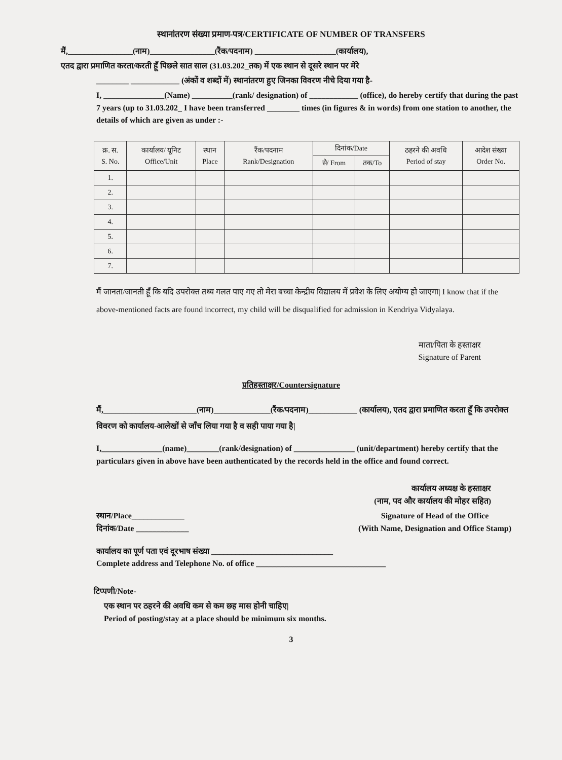स्थानांतरण संख्या प्रमाण-पत्र/CERTIFICATE OF NUMBER OF TRANSFERS
मैं,________________(नाम)________________(रैंक/पदनाम) ____________________(कार्यालय),
एतद द्वारा प्रमाणित करता/करती हूँ पिछले सात साल (31.03.202_तक) में एक स्थान से दूसरे स्थान पर मेरे
________ ____________ (अंकों व शब्दों में) स्थानांतरण हुए जिनका विवरण नीचे दिया गया है-
I, _______________(Name) __________(rank/ designation) of ____________ (office), do hereby certify that during the past 7 years (up to 31.03.202_ I have been transferred ________ times (in figures & in words) from one station to another, the details of which are given as under :-
| क्र. स. S. No. | कार्यालय/ यूनिट Office/Unit | स्थान Place | रैंक/पदनाम Rank/Designation | दिनांक/Date | | ठहरने की अवधि Period of stay | आदेश संख्या Order No. |
| --- | --- | --- | --- | --- | --- | --- | --- |
| | | | | से/ From | तक/To | | |
| 1. | | | | | | | |
| 2. | | | | | | | |
| 3. | | | | | | | |
| 4. | | | | | | | |
| 5. | | | | | | | |
| 6. | | | | | | | |
| 7. | | | | | | | |
मैं जानता/जानती हूँ कि यदि उपरोक्त तथ्य गलत पाए गए तो मेरा बच्चा केन्द्रीय विद्यालय में प्रवेश के लिए अयोग्य हो जाएगा| I know that if the above-mentioned facts are found incorrect, my child will be disqualified for admission in Kendriya Vidyalaya.
माता/पिता के हस्ताक्षर
Signature of Parent
प्रतिहस्ताक्षर/Countersignature
मैं,_______________________(नाम)______________(रैंक/पदनाम)____________ (कार्यालय), एतद द्वारा प्रमाणित करता हूँ कि उपरोक्त विवरण को कार्यालय-आलेखों से जाँच लिया गया है व सही पाया गया है|
I,_______________(name)________(rank/designation) of _______________ (unit/department) hereby certify that the particulars given in above have been authenticated by the records held in the office and found correct.
कार्यालय अध्यक्ष के हस्ताक्षर
(नाम, पद और कार्यालय की मोहर सहित)
स्थान/Place_____________
दिनांक/Date _____________
Signature of Head of the Office
(With Name, Designation and Office Stamp)
कार्यालय का पूर्ण पता एवं दूरभाष संख्या ______________________________
Complete address and Telephone No. of office ________________________________
टिप्पणी/Note-
एक स्थान पर ठहरने की अवधि कम से कम छह मास होनी चाहिए|
Period of posting/stay at a place should be minimum six months.
3